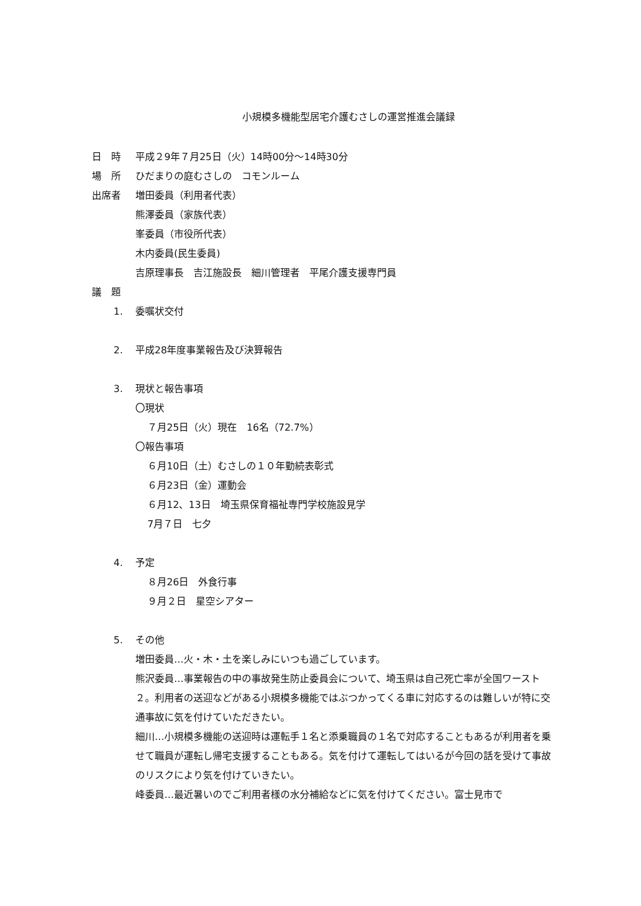小規模多機能型居宅介護むさしの運営推進会議録
日　時 平成２9年７月25日（火）14時00分～14時30分
場　所 ひだまりの庭むさしの　コモンルーム
出席者 増田委員（利用者代表）
熊澤委員（家族代表）
峯委員（市役所代表）
木内委員(民生委員)
吉原理事長　吉江施設長　細川管理者　平尾介護支援専門員
議　題
1. 委嘱状交付
2. 平成28年度事業報告及び決算報告
3. 現状と報告事項
〇現状
７月25日（火）現在　16名（72.7%）
〇報告事項
６月10日（土）むさしの１０年勤続表彰式
６月23日（金）運動会
６月12、13日　埼玉県保育福祉専門学校施設見学
7月７日　七夕
4. 予定
８月26日　外食行事
９月２日　星空シアター
5. その他
増田委員…火・木・土を楽しみにいつも過ごしています。
熊沢委員…事業報告の中の事故発生防止委員会について、埼玉県は自己死亡率が全国ワースト２。利用者の送迎などがある小規模多機能ではぶつかってくる車に対応するのは難しいが特に交通事故に気を付けていただきたい。
細川…小規模多機能の送迎時は運転手１名と添乗職員の１名で対応することもあるが利用者を乗せて職員が運転し帰宅支援することもある。気を付けて運転してはいるが今回の話を受けて事故のリスクにより気を付けていきたい。
峰委員…最近暑いのでご利用者様の水分補給などに気を付けてください。富士見市で